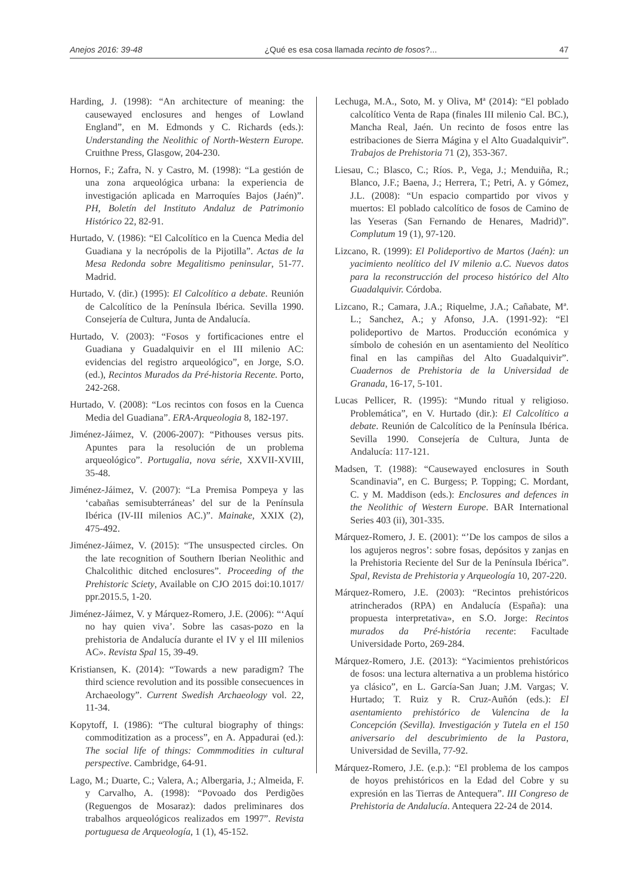Anejos 2016: 39-48 ¿Qué es esa cosa llamada recinto de fosos?... 47
Harding, J. (1998): “An architecture of meaning: the causewayed enclosures and henges of Lowland England”, en M. Edmonds y C. Richards (eds.): Understanding the Neolithic of North-Western Europe. Cruithne Press, Glasgow, 204-230.
Hornos, F.; Zafra, N. y Castro, M. (1998): “La gestión de una zona arqueológica urbana: la experiencia de investigación aplicada en Marroquíes Bajos (Jaén)”. PH, Boletín del Instituto Andaluz de Patrimonio Histórico 22, 82-91.
Hurtado, V. (1986): “El Calcolítico en la Cuenca Media del Guadiana y la necrópolis de la Pijotilla”. Actas de la Mesa Redonda sobre Megalitismo peninsular, 51-77. Madrid.
Hurtado, V. (dir.) (1995): El Calcolítico a debate. Reunión de Calcolítico de la Península Ibérica. Sevilla 1990. Consejería de Cultura, Junta de Andalucía.
Hurtado, V. (2003): “Fosos y fortificaciones entre el Guadiana y Guadalquivir en el III milenio AC: evidencias del registro arqueológico”, en Jorge, S.O. (ed.), Recintos Murados da Pré-historia Recente. Porto, 242-268.
Hurtado, V. (2008): “Los recintos con fosos en la Cuenca Media del Guadiana”. ERA-Arqueologia 8, 182-197.
Jiménez-Jáimez, V. (2006-2007): “Pithouses versus pits. Apuntes para la resolución de un problema arqueológico”. Portugalia, nova série, XXVII-XVIII, 35-48.
Jiménez-Jáimez, V. (2007): “La Premisa Pompeya y las ‘cabañas semisubterráneas’ del sur de la Península Ibérica (IV-III milenios AC.)”. Mainake, XXIX (2), 475-492.
Jiménez-Jáimez, V. (2015): “The unsuspected circles. On the late recognition of Southern Iberian Neolithic and Chalcolithic ditched enclosures”. Proceeding of the Prehistoric Sciety, Available on CJO 2015 doi:10.1017/ ppr.2015.5, 1-20.
Jiménez-Jáimez, V. y Márquez-Romero, J.E. (2006): “‘Aquí no hay quien viva’. Sobre las casas-pozo en la prehistoria de Andalucía durante el IV y el III milenios AC». Revista Spal 15, 39-49.
Kristiansen, K. (2014): “Towards a new paradigm? The third science revolution and its possible consecuences in Archaeology”. Current Swedish Archaeology vol. 22, 11-34.
Kopytoff, I. (1986): “The cultural biography of things: commoditization as a process”, en A. Appadurai (ed.): The social life of things: Commmodities in cultural perspective. Cambridge, 64-91.
Lago, M.; Duarte, C.; Valera, A.; Albergaria, J.; Almeida, F. y Carvalho, A. (1998): “Povoado dos Perdigões (Reguengos de Mosaraz): dados preliminares dos trabalhos arqueológicos realizados em 1997”. Revista portuguesa de Arqueología, 1 (1), 45-152.
Lechuga, M.A., Soto, M. y Oliva, Mª (2014): “El poblado calcolítico Venta de Rapa (finales III milenio Cal. BC.), Mancha Real, Jaén. Un recinto de fosos entre las estribaciones de Sierra Mágina y el Alto Guadalquivir”. Trabajos de Prehistoria 71 (2), 353-367.
Liesau, C.; Blasco, C.; Ríos. P., Vega, J.; Menduiña, R.; Blanco, J.F.; Baena, J.; Herrera, T.; Petri, A. y Gómez, J.L. (2008): “Un espacio compartido por vivos y muertos: El poblado calcolítico de fosos de Camino de las Yeseras (San Fernando de Henares, Madrid)”. Complutum 19 (1), 97-120.
Lizcano, R. (1999): El Polideportivo de Martos (Jaén): un yacimiento neolítico del IV milenio a.C. Nuevos datos para la reconstrucción del proceso histórico del Alto Guadalquivir. Córdoba.
Lizcano, R.; Camara, J.A.; Riquelme, J.A.; Cañabate, Mª. L.; Sanchez, A.; y Afonso, J.A. (1991-92): “El polideportivo de Martos. Producción económica y símbolo de cohesión en un asentamiento del Neolítico final en las campiñas del Alto Guadalquivir”. Cuadernos de Prehistoria de la Universidad de Granada, 16-17, 5-101.
Lucas Pellicer, R. (1995): “Mundo ritual y religioso. Problemática”, en V. Hurtado (dir.): El Calcolítico a debate. Reunión de Calcolítico de la Península Ibérica. Sevilla 1990. Consejería de Cultura, Junta de Andalucía: 117-121.
Madsen, T. (1988): “Causewayed enclosures in South Scandinavia”, en C. Burgess; P. Topping; C. Mordant, C. y M. Maddison (eds.): Enclosures and defences in the Neolithic of Western Europe. BAR International Series 403 (ii), 301-335.
Márquez-Romero, J. E. (2001): “’De los campos de silos a los agujeros negros’: sobre fosas, depósitos y zanjas en la Prehistoria Reciente del Sur de la Península Ibérica”. Spal, Revista de Prehistoria y Arqueología 10, 207-220.
Márquez-Romero, J.E. (2003): “Recintos prehistóricos atrincherados (RPA) en Andalucía (España): una propuesta interpretativa», en S.O. Jorge: Recintos murados da Pré-história recente: Facultade Universidade Porto, 269-284.
Márquez-Romero, J.E. (2013): “Yacimientos prehistóricos de fosos: una lectura alternativa a un problema histórico ya clásico”, en L. García-San Juan; J.M. Vargas; V. Hurtado; T. Ruiz y R. Cruz-Auñón (eds.): El asentamiento prehistórico de Valencina de la Concepción (Sevilla). Investigación y Tutela en el 150 aniversario del descubrimiento de la Pastora, Universidad de Sevilla, 77-92.
Márquez-Romero, J.E. (e.p.): “El problema de los campos de hoyos prehistóricos en la Edad del Cobre y su expresión en las Tierras de Antequera”. III Congreso de Prehistoria de Andalucía. Antequera 22-24 de 2014.